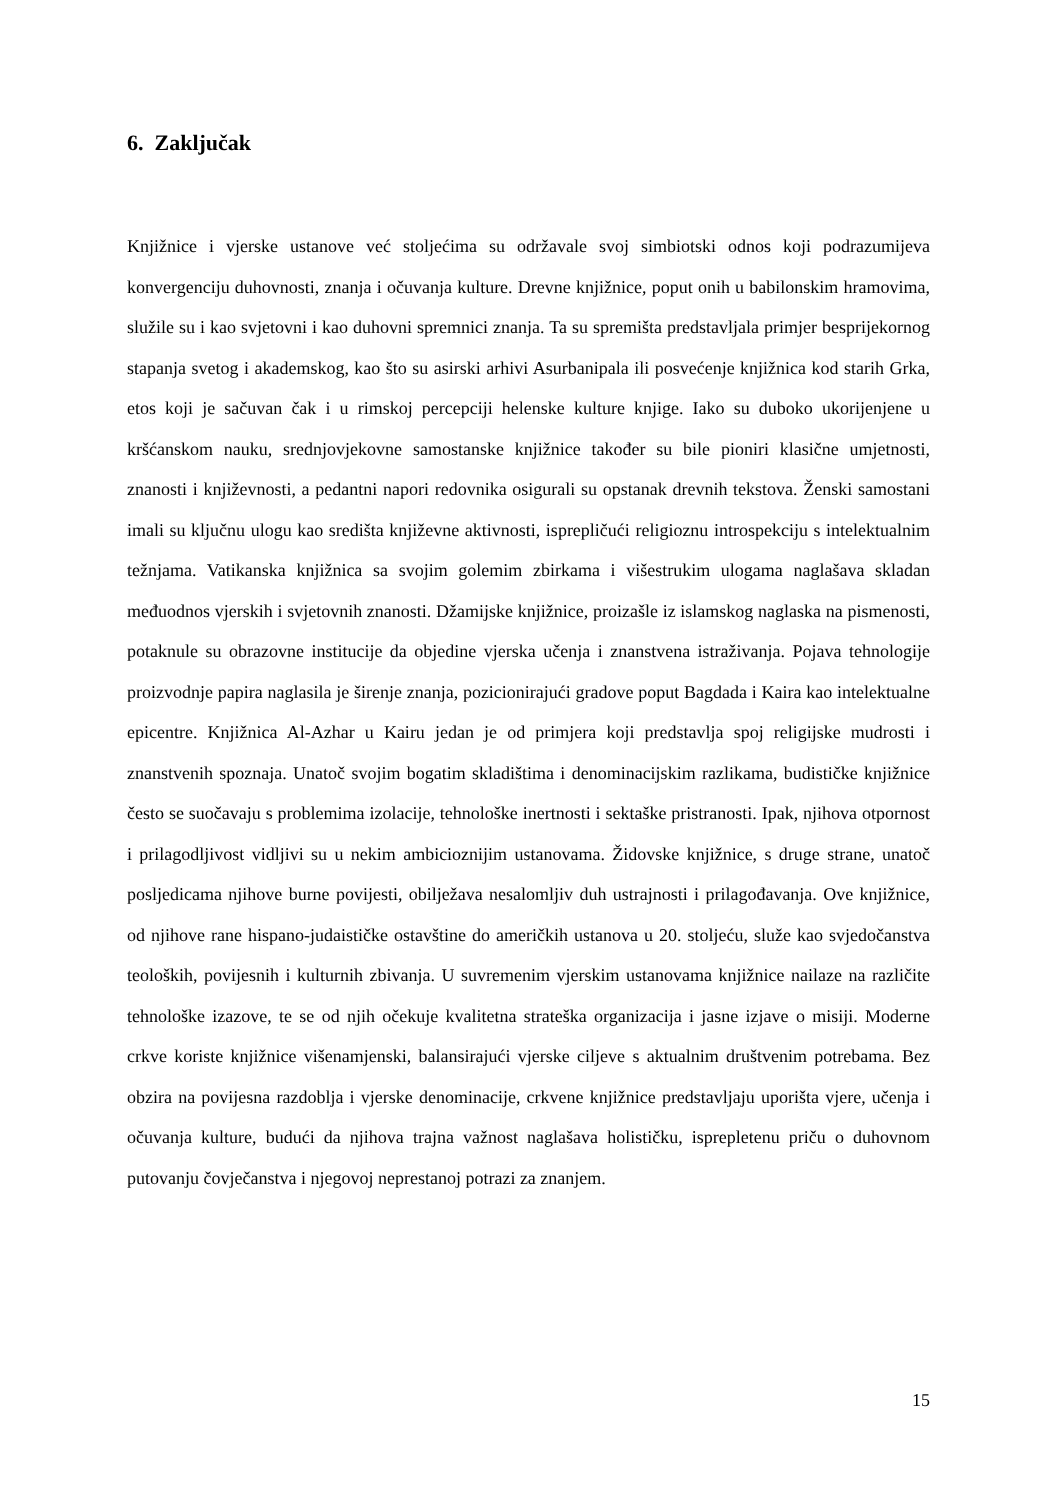6. Zaključak
Knjižnice i vjerske ustanove već stoljećima su održavale svoj simbiotski odnos koji podrazumijeva konvergenciju duhovnosti, znanja i očuvanja kulture. Drevne knjižnice, poput onih u babilonskim hramovima, služile su i kao svjetovni i kao duhovni spremnici znanja. Ta su spremišta predstavljala primjer besprijekornog stapanja svetog i akademskog, kao što su asirski arhivi Asurbanipala ili posvećenje knjižnica kod starih Grka, etos koji je sačuvan čak i u rimskoj percepciji helenske kulture knjige. Iako su duboko ukorijenjene u kršćanskom nauku, srednjovjekovne samostanske knjižnice također su bile pioniri klasične umjetnosti, znanosti i književnosti, a pedantni napori redovnika osigurali su opstanak drevnih tekstova. Ženski samostani imali su ključnu ulogu kao središta književne aktivnosti, isprepličući religioznu introspekciju s intelektualnim težnjama. Vatikanska knjižnica sa svojim golemim zbirkama i višestrukim ulogama naglašava skladan međuodnos vjerskih i svjetovnih znanosti. Džamijske knjižnice, proizašle iz islamskog naglaska na pismenosti, potaknule su obrazovne institucije da objedine vjerska učenja i znanstvena istraživanja. Pojava tehnologije proizvodnje papira naglasila je širenje znanja, pozicionirajući gradove poput Bagdada i Kaira kao intelektualne epicentre. Knjižnica Al-Azhar u Kairu jedan je od primjera koji predstavlja spoj religijske mudrosti i znanstvenih spoznaja. Unatoč svojim bogatim skladištima i denominacijskim razlikama, budističke knjižnice često se suočavaju s problemima izolacije, tehnološke inertnosti i sektaške pristranosti. Ipak, njihova otpornost i prilagodljivost vidljivi su u nekim ambicioznijim ustanovama. Židovske knjižnice, s druge strane, unatoč posljedicama njihove burne povijesti, obilježava nesalomljiv duh ustrajnosti i prilagođavanja. Ove knjižnice, od njihove rane hispano-judaističke ostavštine do američkih ustanova u 20. stoljeću, služe kao svjedočanstva teoloških, povijesnih i kulturnih zbivanja. U suvremenim vjerskim ustanovama knjižnice nailaze na različite tehnološke izazove, te se od njih očekuje kvalitetna strateška organizacija i jasne izjave o misiji. Moderne crkve koriste knjižnice višenamjenski, balansirajući vjerske ciljeve s aktualnim društvenim potrebama. Bez obzira na povijesna razdoblja i vjerske denominacije, crkvene knjižnice predstavljaju uporišta vjere, učenja i očuvanja kulture, budući da njihova trajna važnost naglašava holističku, isprepletenu priču o duhovnom putovanju čovječanstva i njegovoj neprestanoj potrazi za znanjem.
15